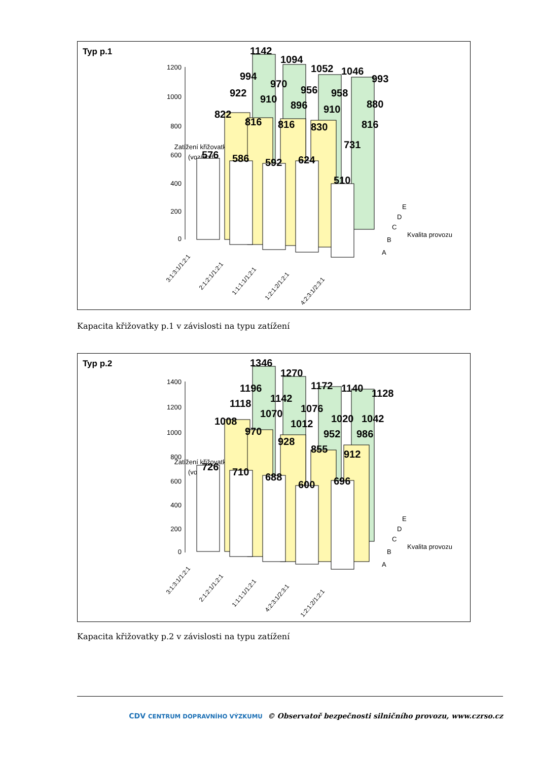Typ p.1
Zatížení křižovatky
(voz/hod)
1200
1000
800
600
400
200
0
1142
1094
1052
1046
993
994
970
956
958
880
922
910
896
910
816
822
816
816
830
731
576
586
592
624
510
E
D
C
B
A
Kvalita provozu
3:1:3:1/1:2:1
2:1:2:1/1:2:1
1:1:1:1/1:2:1
1:2:1:2/1:2:1
4:2:3:1/2:3:1
Kapacita křižovatky p.1 v závislosti na typu zatížení
Typ p.2
Zatížení křižovatky
(voz/hod)
1400
1200
1000
800
600
400
200
0
1346
1270
1172
1140
1128
1196
1142
1076
1020
1042
1118
1070
1012
952
986
1008
970
928
855
912
726
710
688
600
696
E
D
C
B
A
Kvalita provozu
3:1:3:1/1:2:1
2:1:2:1/1:2:1
1:1:1:1/1:2:1
4:2:3:1/2:3:1
1:2:1:2/1:2:1
Kapacita křižovatky p.2 v závislosti na typu zatížení
CDV CENTRUM DOPRAVNÍHO VÝZKUMU © Observatoř bezpečnosti silničního provozu, www.czrso.cz